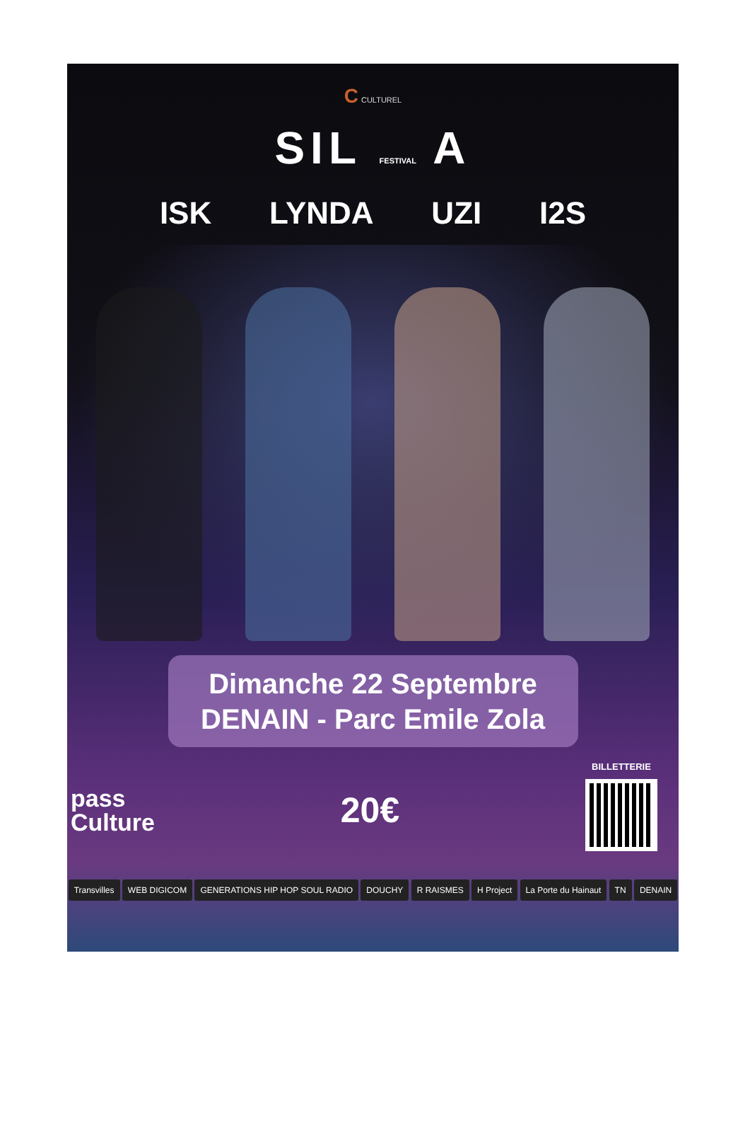C CULTUREL
SIL FESTIVAL A
ISK LYNDA UZI I2S
Dimanche 22 Septembre
DENAIN - Parc Emile Zola
pass
Culture
20€
BILLETTERIE
Transvilles WEB DIGICOM GENERATIONS HIP HOP SOUL RADIO DOUCHY R RAISMES H Project La Porte du Hainaut TN DENAIN